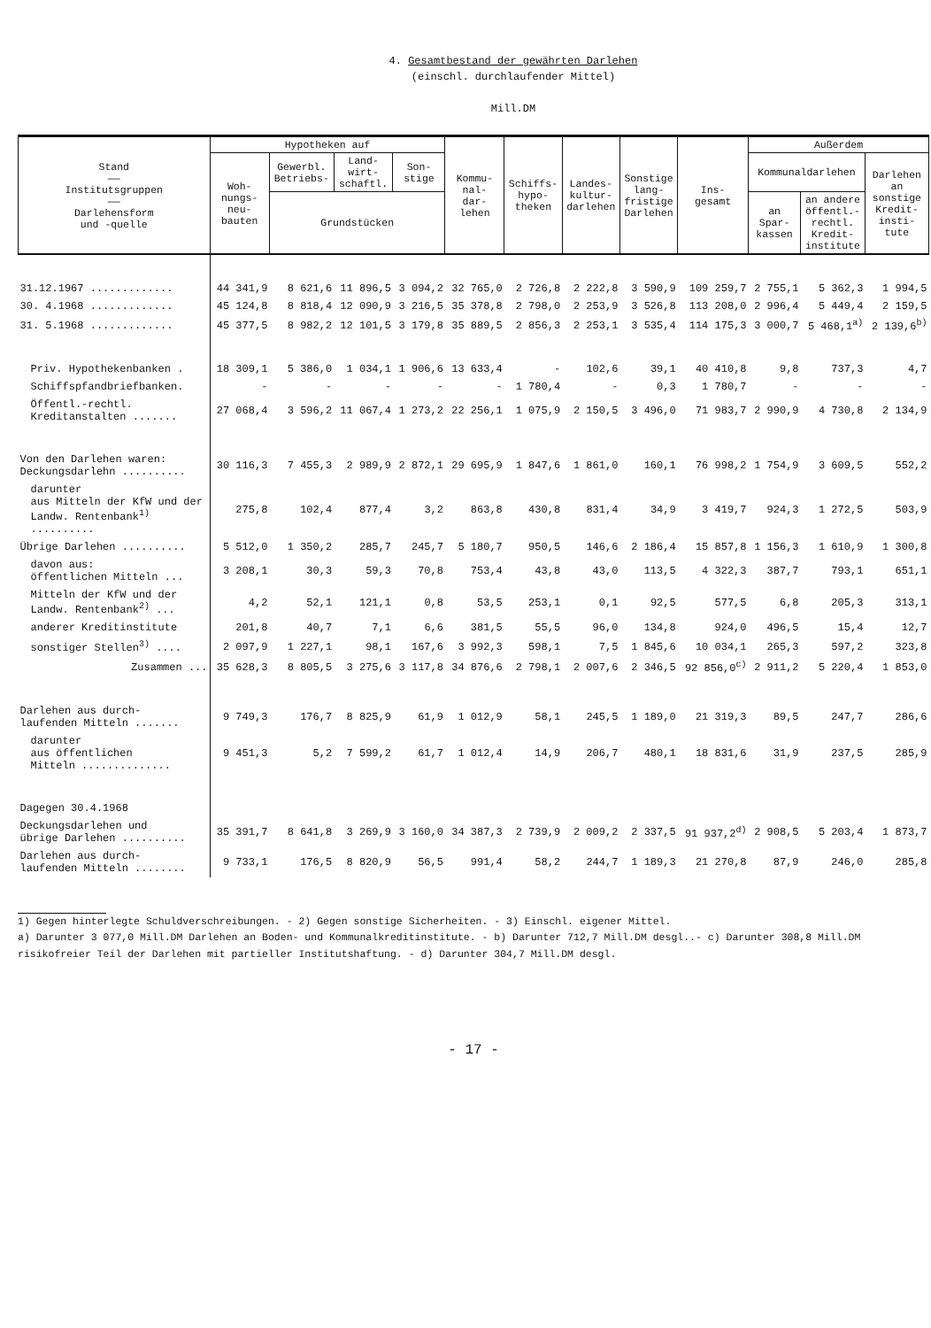4. Gesamtbestand der gewährten Darlehen
(einschl. durchlaufender Mittel)
Mill.DM
| Stand —— Institutsgruppen —— Darlehensform und -quelle | Hypotheken auf | | | | Kommu- nal- dar- lehen | Schiffs- hypo- theken | Landes- kultur- darlehen | Sonstige lang- fristige Darlehen | Ins- gesamt | Außerdem | | |
| --- | --- | --- | --- | --- | --- | --- | --- | --- | --- | --- | --- | --- |
| | Woh- nungs- neu- bauten | Gewerbl. Betriebs- | Land- wirt- schaftl. | Son- stige | | | | | | Kommunaldarlehen | | Darlehen an sonstige Kredit- insti- tute |
| | | Grundstücken | | | | | | | | an Spar- kassen | an andere öffentl.- rechtl. Kredit- institute | |
| 31.12.1967 ............. | 44 341,9 | 8 621,6 | 11 896,5 | 3 094,2 | 32 765,0 | 2 726,8 | 2 222,8 | 3 590,9 | 109 259,7 | 2 755,1 | 5 362,3 | 1 994,5 |
| 30. 4.1968 ............. | 45 124,8 | 8 818,4 | 12 090,9 | 3 216,5 | 35 378,8 | 2 798,0 | 2 253,9 | 3 526,8 | 113 208,0 | 2 996,4 | 5 449,4 | 2 159,5 |
| 31. 5.1968 ............. | 45 377,5 | 8 982,2 | 12 101,5 | 3 179,8 | 35 889,5 | 2 856,3 | 2 253,1 | 3 535,4 | 114 175,3 | 3 000,7 | 5 468,1<sup>a)</sup> | 2 139,6<sup>b)</sup> |
| Priv. Hypothekenbanken . | 18 309,1 | 5 386,0 | 1 034,1 | 1 906,6 | 13 633,4 | - | 102,6 | 39,1 | 40 410,8 | 9,8 | 737,3 | 4,7 |
| Schiffspfandbriefbanken. | - | - | - | - | - | 1 780,4 | - | 0,3 | 1 780,7 | - | - | - |
| Öffentl.-rechtl. Kreditanstalten ....... | 27 068,4 | 3 596,2 | 11 067,4 | 1 273,2 | 22 256,1 | 1 075,9 | 2 150,5 | 3 496,0 | 71 983,7 | 2 990,9 | 4 730,8 | 2 134,9 |
| Von den Darlehen waren: Deckungsdarlehn .......... | 30 116,3 | 7 455,3 | 2 989,9 | 2 872,1 | 29 695,9 | 1 847,6 | 1 861,0 | 160,1 | 76 998,2 | 1 754,9 | 3 609,5 | 552,2 |
| darunter aus Mitteln der KfW und der Landw. Rentenbank<sup>1)</sup> .......... | 275,8 | 102,4 | 877,4 | 3,2 | 863,8 | 430,8 | 831,4 | 34,9 | 3 419,7 | 924,3 | 1 272,5 | 503,9 |
| Übrige Darlehen .......... | 5 512,0 | 1 350,2 | 285,7 | 245,7 | 5 180,7 | 950,5 | 146,6 | 2 186,4 | 15 857,8 | 1 156,3 | 1 610,9 | 1 300,8 |
| davon aus: öffentlichen Mitteln ... | 3 208,1 | 30,3 | 59,3 | 70,8 | 753,4 | 43,8 | 43,0 | 113,5 | 4 322,3 | 387,7 | 793,1 | 651,1 |
| Mitteln der KfW und der Landw. Rentenbank<sup>2)</sup> ... | 4,2 | 52,1 | 121,1 | 0,8 | 53,5 | 253,1 | 0,1 | 92,5 | 577,5 | 6,8 | 205,3 | 313,1 |
| anderer Kreditinstitute | 201,8 | 40,7 | 7,1 | 6,6 | 381,5 | 55,5 | 96,0 | 134,8 | 924,0 | 496,5 | 15,4 | 12,7 |
| sonstiger Stellen<sup>3)</sup> .... | 2 097,9 | 1 227,1 | 98,1 | 167,6 | 3 992,3 | 598,1 | 7,5 | 1 845,6 | 10 034,1 | 265,3 | 597,2 | 323,8 |
| Zusammen ... | 35 628,3 | 8 805,5 | 3 275,6 | 3 117,8 | 34 876,6 | 2 798,1 | 2 007,6 | 2 346,5 | 92 856,0<sup>c)</sup> | 2 911,2 | 5 220,4 | 1 853,0 |
| Darlehen aus durch- laufenden Mitteln ....... | 9 749,3 | 176,7 | 8 825,9 | 61,9 | 1 012,9 | 58,1 | 245,5 | 1 189,0 | 21 319,3 | 89,5 | 247,7 | 286,6 |
| darunter aus öffentlichen Mitteln .............. | 9 451,3 | 5,2 | 7 599,2 | 61,7 | 1 012,4 | 14,9 | 206,7 | 480,1 | 18 831,6 | 31,9 | 237,5 | 285,9 |
| Dagegen 30.4.1968 | | | | | | | | | | | | |
| Deckungsdarlehen und übrige Darlehen .......... | 35 391,7 | 8 641,8 | 3 269,9 | 3 160,0 | 34 387,3 | 2 739,9 | 2 009,2 | 2 337,5 | 91 937,2<sup>d)</sup> | 2 908,5 | 5 203,4 | 1 873,7 |
| Darlehen aus durch- laufenden Mitteln ........ | 9 733,1 | 176,5 | 8 820,9 | 56,5 | 991,4 | 58,2 | 244,7 | 1 189,3 | 21 270,8 | 87,9 | 246,0 | 285,8 |
1) Gegen hinterlegte Schuldverschreibungen. - 2) Gegen sonstige Sicherheiten. - 3) Einschl. eigener Mittel.
a) Darunter 3 077,0 Mill.DM Darlehen an Boden- und Kommunalkreditinstitute. - b) Darunter 712,7 Mill.DM desgl..- c) Darunter 308,8 Mill.DM risikofreier Teil der Darlehen mit partieller Institutshaftung. - d) Darunter 304,7 Mill.DM desgl.
- 17 -